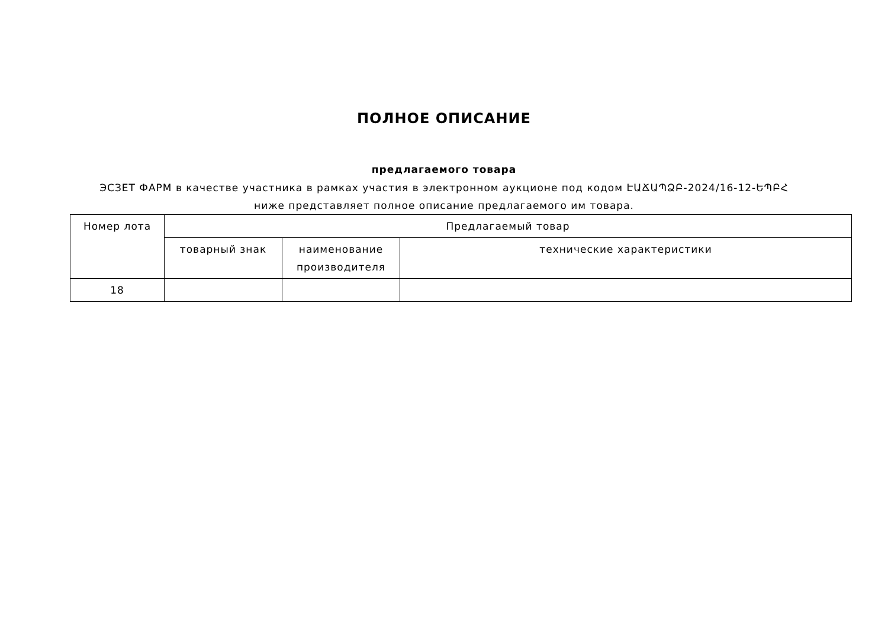ПОЛНОЕ ОПИСАНИЕ
предлагаемого товара
ЭСЗЕТ ФАРМ в качестве участника в рамках участия в электронном аукционе под кодом ԷԱՃԱՊՁԲ-2024/16-12-ԵՊԲՀ ниже представляет полное описание предлагаемого им товара.
| Номер лота | Предлагаемый товар | | |
| --- | --- | --- | --- |
| | товарный знак | наименование производителя | технические характеристики |
| 18 | | | |